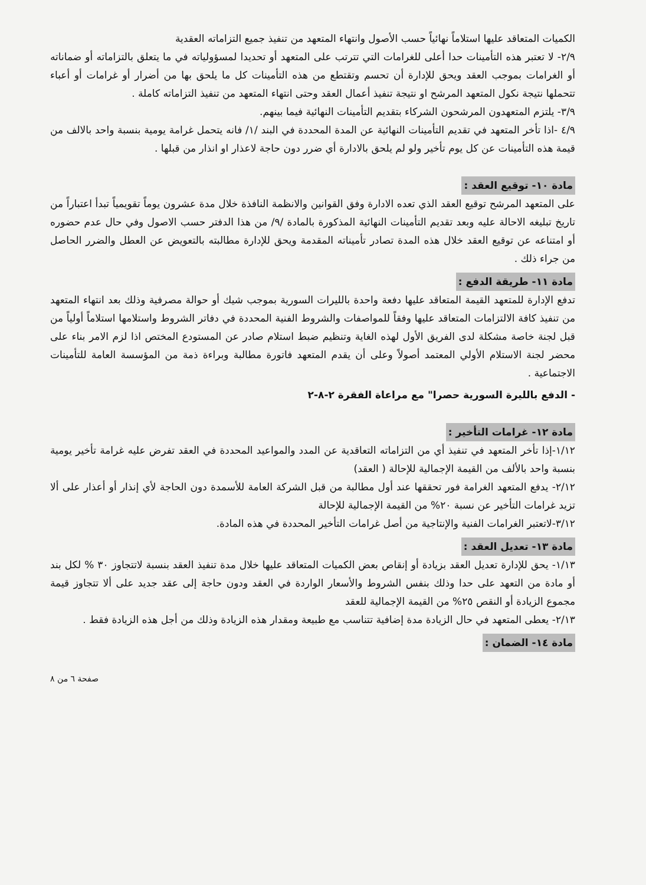الكميات المتعاقد عليها استلاماً نهائياً حسب الأصول وانتهاء المتعهد من تنفيذ جميع التزاماته العقدية
٢/٩- لا تعتبر هذه التأمينات حدا أعلى للغرامات التي تترتب على المتعهد أو تحديدا لمسؤولياته في ما يتعلق بالتزاماته أو ضماناته أو الغرامات بموجب العقد ويحق للإدارة أن تحسم وتقتطع من هذه التأمينات كل ما يلحق بها من أضرار أو غرامات أو أعباء تتحملها نتيجة نكول المتعهد المرشح او نتيجة تنفيذ أعمال العقد وحتى انتهاء المتعهد من تنفيذ التزاماته كاملة .
٣/٩- يلتزم المتعهدون المرشحون الشركاء بتقديم التأمينات النهائية فيما بينهم.
٤/٩ -اذا تأخر المتعهد في تقديم التأمينات النهائية عن المدة المحددة في البند /١/ فانه يتحمل غرامة يومية بنسبة واحد بالالف من قيمة هذه التأمينات عن كل يوم تأخير ولو لم يلحق بالادارة أي ضرر دون حاجة لاعذار او انذار من قبلها .
مادة ١٠- توقيع العقد :
على المتعهد المرشح توقيع العقد الذي تعده الادارة وفق القوانين والانظمة النافذة خلال مدة عشرون يوماً تقويمياً تبدأ اعتباراً من تاريخ تبليغه الاحالة عليه وبعد تقديم التأمينات النهائية المذكورة بالمادة /٩/ من هذا الدفتر حسب الاصول وفي حال عدم حضوره أو امتناعه عن توقيع العقد خلال هذه المدة تصادر تأميناته المقدمة ويحق للإدارة مطالبته بالتعويض عن العطل والضرر الحاصل من جراء ذلك .
مادة ١١- طريقة الدفع :
تدفع الإدارة للمتعهد القيمة المتعاقد عليها دفعة واحدة بالليرات السورية بموجب شيك أو حوالة مصرفية وذلك بعد انتهاء المتعهد من تنفيذ كافة الالتزامات المتعاقد عليها وفقاً للمواصفات والشروط الفنية المحددة في دفاتر الشروط واستلامها استلاماً أولياً من قبل لجنة خاصة مشكلة لدى الفريق الأول لهذه الغاية وتنظيم ضبط استلام صادر عن المستودع المختص اذا لزم الامر بناء على محضر لجنة الاستلام الأولي المعتمد أصولاً وعلى أن يقدم المتعهد فاتورة مطالبة وبراءة ذمة من المؤسسة العامة للتأمينات الاجتماعية .
- الدفع بالليرة السورية حصرا" مع مراعاة الفقرة ٢-٨-٢
مادة ١٢- غرامات التأخير :
١/١٢-إذا تأخر المتعهد في تنفيذ أي من التزاماته التعاقدية عن المدد والمواعيد المحددة في العقد تفرض عليه غرامة تأخير يومية بنسبة واحد بالألف من القيمة الإجمالية للإحالة ( العقد)
٢/١٢- يدفع المتعهد الغرامة فور تحققها عند أول مطالبة من قبل الشركة العامة للأسمدة دون الحاجة لأي إنذار أو أعذار على ألا تزيد غرامات التأخير عن نسبة ٢٠% من القيمة الإجمالية للإحالة
٣/١٢-لاتعتبر الغرامات الفنية والإنتاجية من أصل غرامات التأخير المحددة في هذه المادة.
مادة ١٣- تعديل العقد :
١/١٣- يحق للإدارة تعديل العقد بزيادة أو إنقاص بعض الكميات المتعاقد عليها خلال مدة تنفيذ العقد بنسبة لاتتجاوز ٣٠ % لكل بند أو مادة من التعهد على حدا وذلك بنفس الشروط والأسعار الواردة في العقد ودون حاجة إلى عقد جديد على ألا تتجاوز قيمة مجموع الزيادة أو النقص ٢٥% من القيمة الإجمالية للعقد
٢/١٣- يعطى المتعهد في حال الزيادة مدة إضافية تتناسب مع طبيعة ومقدار هذه الزيادة وذلك من أجل هذه الزيادة فقط .
مادة ١٤- الضمان :
صفحة ٦ من ٨